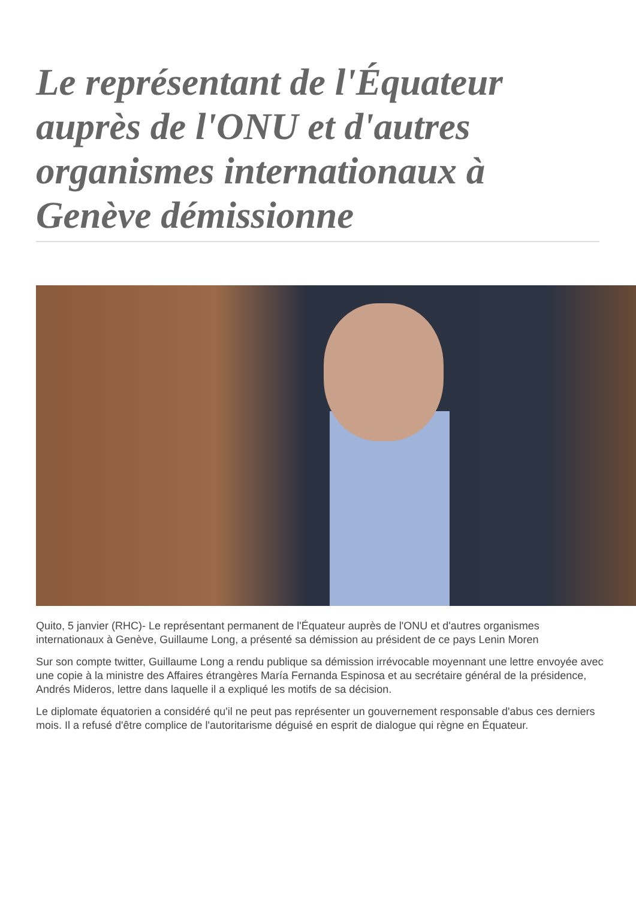Le représentant de l'Équateur auprès de l'ONU et d'autres organismes internationaux à Genève démissionne
Quito, 5 janvier (RHC)- Le représentant permanent de l'Équateur auprès de l'ONU et d'autres organismes internationaux à Genève, Guillaume Long, a présenté sa démission au président de ce pays Lenin Moren
Sur son compte twitter, Guillaume Long a rendu publique sa démission irrévocable moyennant une lettre envoyée avec une copie à la ministre des Affaires étrangères María Fernanda Espinosa et au secrétaire général de la présidence, Andrés Mideros, lettre dans laquelle il a expliqué les motifs de sa décision.
Le diplomate équatorien a considéré qu'il ne peut pas représenter un gouvernement responsable d'abus ces derniers mois. Il a refusé d'être complice de l'autoritarisme déguisé en esprit de dialogue qui règne en Équateur.